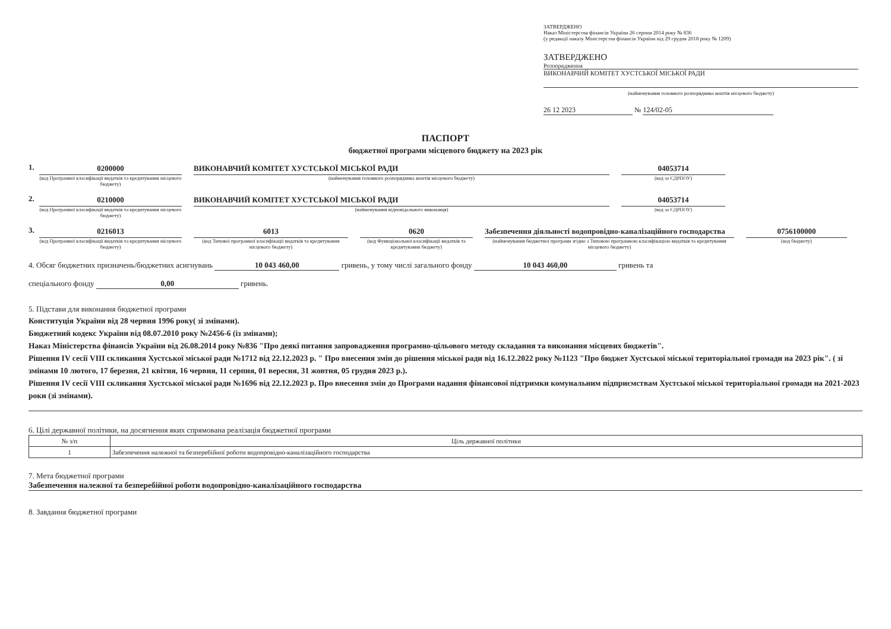ЗАТВЕРДЖЕНО
Наказ Міністерства фінансів України 26 серпня 2014 року № 836
(у редакції наказу Міністерства фінансів України від 29 грудня 2018 року № 1209)
ЗАТВЕРДЖЕНО
Розпорядження
ВИКОНАВЧИЙ КОМІТЕТ ХУСТСЬКОЇ МІСЬКОЇ РАДИ
(найменування головного розпорядника коштів місцевого бюджету)
26 12 2023 № 124/02-05
ПАСПОРТ
бюджетної програми місцевого бюджету на 2023 рік
1. 0200000
(код Програмної класифікації видатків та кредитування місцевого бюджету)
ВИКОНАВЧИЙ КОМІТЕТ ХУСТСЬКОЇ МІСЬКОЇ РАДИ
(найменування головного розпорядника коштів місцевого бюджету)
04053714
(код за ЄДРПОУ)
2. 0210000
(код Програмної класифікації видатків та кредитування місцевого бюджету)
ВИКОНАВЧИЙ КОМІТЕТ ХУСТСЬКОЇ МІСЬКОЇ РАДИ
(найменування відповідального виконавця)
04053714
(код за ЄДРПОУ)
3. 0216013
(код Програмної класифікації видатків та кредитування місцевого бюджету)
6013
(код Типової програмної класифікації видатків та кредитування місцевого бюджету)
0620
(код Функціональної класифікації видатків та кредитування бюджету)
Забезпечення діяльності водопровідно-каналізаційного господарства
(найменування бюджетної програми згідно з Типовою програмною класифікацією видатків та кредитування місцевого бюджету)
0756100000
(код бюджету)
4. Обсяг бюджетних призначень/бюджетних асигнувань 10 043 460,00 гривень, у тому числі загального фонду 10 043 460,00 гривень та
спеціального фонду 0,00 гривень.
5. Підстави для виконання бюджетної програми
Конституція України від 28 червня 1996 року( зі змінами).
Бюджетний кодекс України від 08.07.2010 року №2456-6 (із змінами);
Наказ Міністерства фінансів України від 26.08.2014 року №836 "Про деякі питання запровадження програмно-цільового методу складання та виконання місцевих бюджетів".
Рішення IV сесії VIII скликання Хустської міської ради №1712 від 22.12.2023 р. " Про внесення змін до рішення міської ради від 16.12.2022 року №1123 "Про бюджет Хустської міської територіальної громади на 2023 рік". ( зі змінами 10 лютого, 17 березня, 21 квітня, 16 червня, 11 серпня, 01 вересня, 31 жовтня, 05 грудня 2023 р.).
Рішення IV сесії VIII скликання Хустської міської ради №1696 від 22.12.2023 р. Про внесення змін до Програми надання фінансової підтримки комунальним підприємствам Хустської міської територіальної громади на 2021-2023 роки (зі змінами).
6. Цілі державної політики, на досягнення яких спрямована реалізація бюджетної програми
| № з/п | Ціль державної політики |
| --- | --- |
| 1 | Забезпечення належної та безперебійної роботи водопровідно-каналізаційного господарства |
7. Мета бюджетної програми
Забезпечення належної та безперебійної роботи водопровідно-каналізаційного господарства
8. Завдання бюджетної програми